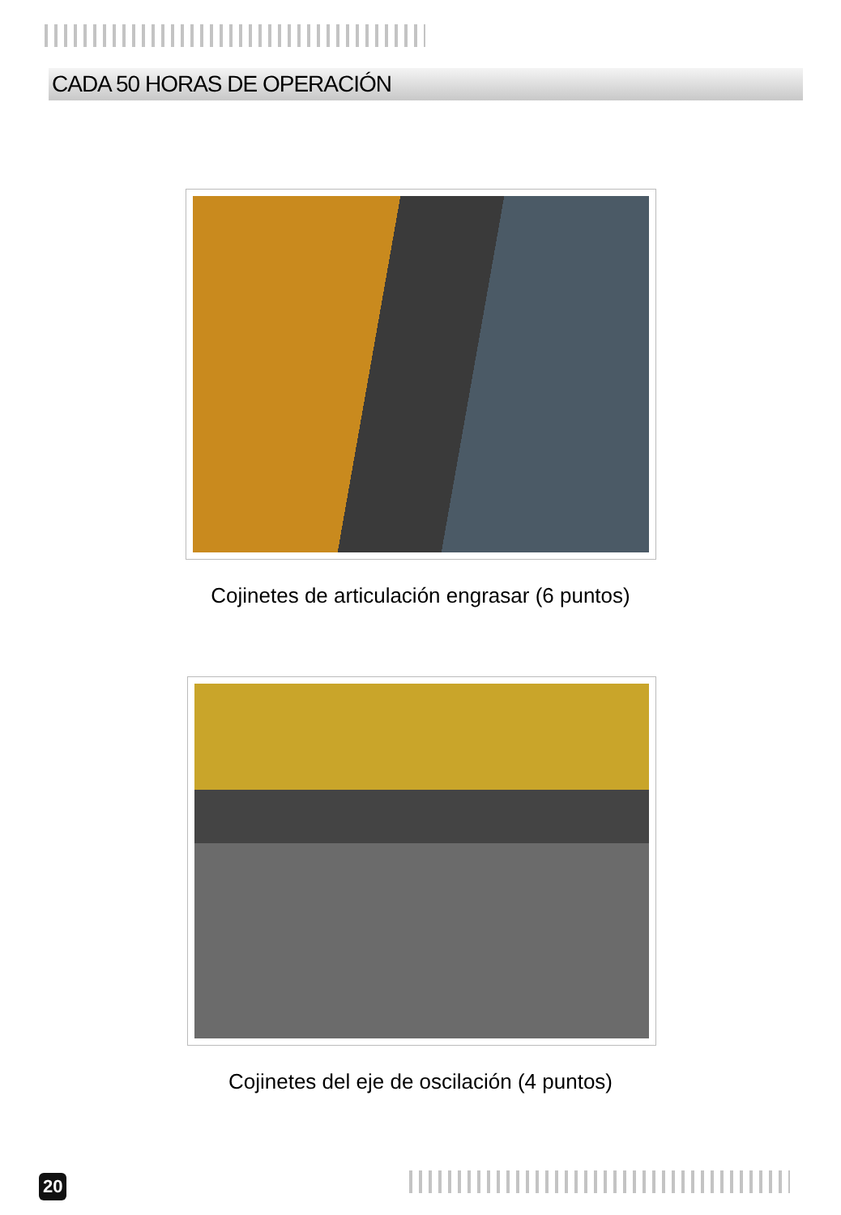CADA 50 HORAS DE OPERACIÓN
Cojinetes de articulación engrasar (6 puntos)
Cojinetes del eje de oscilación (4 puntos)
20